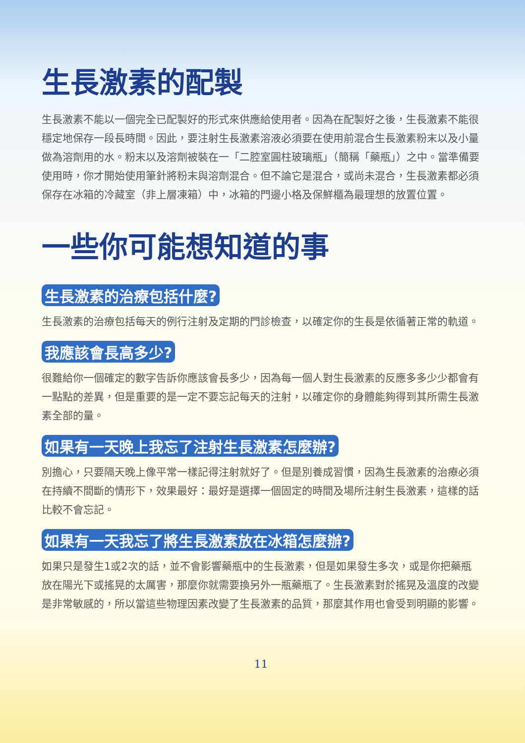生長激素的配製
生長激素不能以一個完全已配製好的形式來供應給使用者。因為在配製好之後，生長激素不能很穩定地保存一段長時間。因此，要注射生長激素溶液必須要在使用前混合生長激素粉末以及小量做為溶劑用的水。粉末以及溶劑被裝在一「二腔室圓柱玻璃瓶」（簡稱「藥瓶」）之中。當準備要使用時，你才開始使用筆針將粉末與溶劑混合。但不論它是混合，或尚未混合，生長激素都必須保存在冰箱的冷藏室（非上層凍箱）中，冰箱的門邊小格及保鮮櫃為最理想的放置位置。
一些你可能想知道的事
生長激素的治療包括什麼?
生長激素的治療包括每天的例行注射及定期的門診檢查，以確定你的生長是依循著正常的軌道。
我應該會長高多少?
很難給你一個確定的數字告訴你應該會長多少，因為每一個人對生長激素的反應多多少少都會有一點點的差異，但是重要的是一定不要忘記每天的注射，以確定你的身體能夠得到其所需生長激素全部的量。
如果有一天晚上我忘了注射生長激素怎麼辦?
別擔心，只要隔天晚上像平常一樣記得注射就好了。但是別養成習慣，因為生長激素的治療必須在持續不間斷的情形下，效果最好：最好是選擇一個固定的時間及場所注射生長激素，這樣的話比較不會忘記。
如果有一天我忘了將生長激素放在冰箱怎麼辦?
如果只是發生1或2次的話，並不會影響藥瓶中的生長激素，但是如果發生多次，或是你把藥瓶放在陽光下或搖晃的太厲害，那麼你就需要換另外一瓶藥瓶了。生長激素對於搖晃及溫度的改變是非常敏感的，所以當這些物理因素改變了生長激素的品質，那麼其作用也會受到明顯的影響。
11